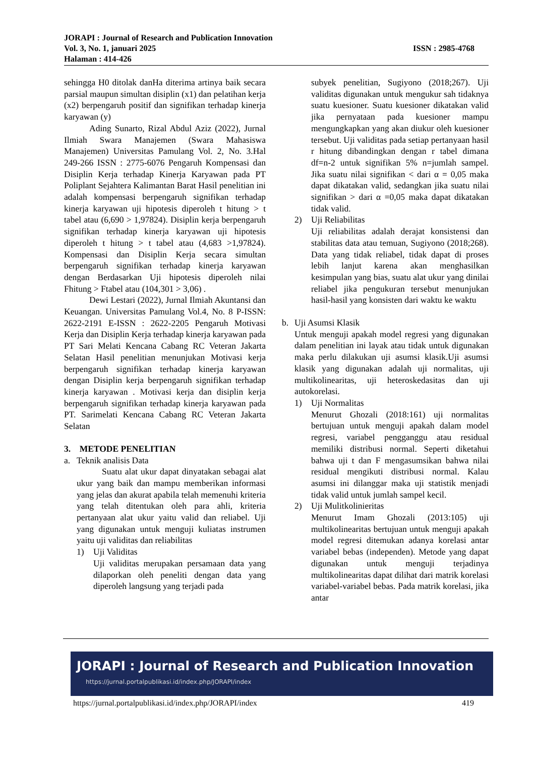JORAPI : Journal of Research and Publication Innovation
Vol. 3, No. 1, januari 2025 ISSN : 2985-4768
Halaman : 414-426
sehingga H0 ditolak danHa diterima artinya baik secara parsial maupun simultan disiplin (x1) dan pelatihan kerja (x2) berpengaruh positif dan signifikan terhadap kinerja karyawan (y)
Ading Sunarto, Rizal Abdul Aziz (2022), Jurnal Ilmiah Swara Manajemen (Swara Mahasiswa Manajemen) Universitas Pamulang Vol. 2, No. 3.Hal 249-266 ISSN : 2775-6076 Pengaruh Kompensasi dan Disiplin Kerja terhadap Kinerja Karyawan pada PT Poliplant Sejahtera Kalimantan Barat Hasil penelitian ini adalah kompensasi berpengaruh signifikan terhadap kinerja karyawan uji hipotesis diperoleh t hitung > t tabel atau (6,690 > 1,97824). Disiplin kerja berpengaruh signifikan terhadap kinerja karyawan uji hipotesis diperoleh t hitung > t tabel atau (4,683 >1,97824). Kompensasi dan Disiplin Kerja secara simultan berpengaruh signifikan terhadap kinerja karyawan dengan Berdasarkan Uji hipotesis diperoleh nilai Fhitung > Ftabel atau (104,301 > 3,06) .
Dewi Lestari (2022), Jurnal Ilmiah Akuntansi dan Keuangan. Universitas Pamulang Vol.4, No. 8 P-ISSN: 2622-2191 E-ISSN : 2622-2205 Pengaruh Motivasi Kerja dan Disiplin Kerja terhadap kinerja karyawan pada PT Sari Melati Kencana Cabang RC Veteran Jakarta Selatan Hasil penelitian menunjukan Motivasi kerja berpengaruh signifikan terhadap kinerja karyawan dengan Disiplin kerja berpengaruh signifikan terhadap kinerja karyawan . Motivasi kerja dan disiplin kerja berpengaruh signifikan terhadap kinerja karyawan pada PT. Sarimelati Kencana Cabang RC Veteran Jakarta Selatan
3. METODE PENELITIAN
a. Teknik analisis Data
Suatu alat ukur dapat dinyatakan sebagai alat ukur yang baik dan mampu memberikan informasi yang jelas dan akurat apabila telah memenuhi kriteria yang telah ditentukan oleh para ahli, kriteria pertanyaan alat ukur yaitu valid dan reliabel. Uji yang digunakan untuk menguji kuliatas instrumen yaitu uji validitas dan reliabilitas
1) Uji Validitas
Uji validitas merupakan persamaan data yang dilaporkan oleh peneliti dengan data yang diperoleh langsung yang terjadi pada
subyek penelitian, Sugiyono (2018;267). Uji validitas digunakan untuk mengukur sah tidaknya suatu kuesioner. Suatu kuesioner dikatakan valid jika pernyataan pada kuesioner mampu mengungkapkan yang akan diukur oleh kuesioner tersebut. Uji validitas pada setiap pertanyaan hasil r hitung dibandingkan dengan r tabel dimana df=n-2 untuk signifikan 5% n=jumlah sampel. Jika suatu nilai signifikan < dari α = 0,05 maka dapat dikatakan valid, sedangkan jika suatu nilai signifikan > dari α =0,05 maka dapat dikatakan tidak valid.
2) Uji Reliabilitas
Uji reliabilitas adalah derajat konsistensi dan stabilitas data atau temuan, Sugiyono (2018;268). Data yang tidak reliabel, tidak dapat di proses lebih lanjut karena akan menghasilkan kesimpulan yang bias, suatu alat ukur yang dinilai reliabel jika pengukuran tersebut menunjukan hasil-hasil yang konsisten dari waktu ke waktu
b. Uji Asumsi Klasik
Untuk menguji apakah model regresi yang digunakan dalam penelitian ini layak atau tidak untuk digunakan maka perlu dilakukan uji asumsi klasik.Uji asumsi klasik yang digunakan adalah uji normalitas, uji multikolinearitas, uji heteroskedasitas dan uji autokorelasi.
1) Uji Normalitas
Menurut Ghozali (2018:161) uji normalitas bertujuan untuk menguji apakah dalam model regresi, variabel pengganggu atau residual memiliki distribusi normal. Seperti diketahui bahwa uji t dan F mengasumsikan bahwa nilai residual mengikuti distribusi normal. Kalau asumsi ini dilanggar maka uji statistik menjadi tidak valid untuk jumlah sampel kecil.
2) Uji Mulitkolinieritas
Menurut Imam Ghozali (2013:105) uji multikolinearitas bertujuan untuk menguji apakah model regresi ditemukan adanya korelasi antar variabel bebas (independen). Metode yang dapat digunakan untuk menguji terjadinya multikolinearitas dapat dilihat dari matrik korelasi variabel-variabel bebas. Pada matrik korelasi, jika antar
JORAPI : Journal of Research and Publication Innovation
https://jurnal.portalpublikasi.id/index.php/JORAPI/index
https://jurnal.portalpublikasi.id/index.php/JORAPI/index 419